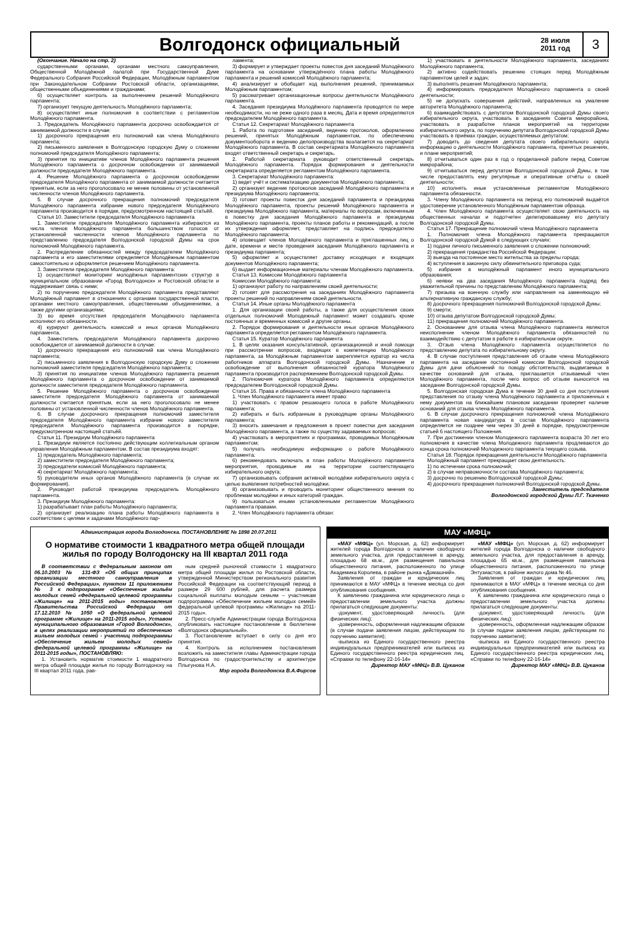Волгодонск официальный
28 июля
2011 год
3
(Окончание. Начало на стр. 2)
сударственными органами, органами местного самоуправления, Общественной Молодёжной палатой при Государственной Думе Федерального Собрания Российской Федерации, Молодёжным парламентом при Законодательном Собрании Ростовской области, организациями, общественными объединениями и гражданами;
6) осуществляет контроль за выполнением решений Молодёжного парламента;
7) организует текущую деятельность Молодёжного парламента;
8) осуществляет иные полномочия в соответствии с регламентом Молодёжного парламента.
3. Председатель Молодёжного парламента досрочно освобождается от занимаемой должности в случае:
1) досрочного прекращения его полномочий как члена Молодёжного парламента;
2) письменного заявления в Волгодонскую городскую Думу о сложении полномочий председателя Молодёжного парламента;
3) принятия по инициативе членов Молодёжного парламента решения Молодёжного парламента о досрочном освобождении от занимаемой должности председателя Молодёжного парламента.
4. Решение Молодёжного парламента о досрочном освобождении председателя Молодёжного парламента от занимаемой должности считается принятым, если за него проголосовало не менее половины от установленной численности членов Молодёжного парламента.
5. В случае досрочного прекращения полномочий председателя Молодёжного парламента избрание нового председателя Молодёжного парламента производится в порядке, предусмотренном настоящей статьёй.
Статья 10. Заместители председателя Молодёжного парламента
1. Заместители председателя Молодёжного парламента избираются из числа членов Молодёжного парламента большинством голосов от установленной численности членов Молодёжного парламента по представлению председателя Волгодонской городской Думы на срок полномочий Молодёжного парламента.
2. Распределение обязанностей между председателем Молодёжного парламента и его заместителями определяется Молодёжным парламентом самостоятельно и оформляется решением Молодёжного парламента.
3. Заместители председателя Молодёжного парламента:
1) осуществляют мониторинг молодёжных парламентских структур в муниципальном образовании «Город Волгодонск» и Ростовской области и поддерживает связь с ними;
2) по поручению председателя Молодёжного парламента представляют Молодёжный парламент в отношениях с органами государственной власти, органами местного самоуправления, общественными объединениями, а также другими организациями;
3) во время отсутствия председателя Молодёжного парламента исполняют его обязанности.
4) курируют деятельность комиссий и иных органов Молодёжного парламента.
4. Заместитель председателя Молодёжного парламента досрочно освобождается от занимаемой должности в случае:
1) досрочного прекращения его полномочий как члена Молодёжного парламента;
2) письменного заявления в Волгодонскую городскую Думу о сложении полномочий заместителя председателя Молодёжного парламента;
3) принятия по инициативе членов Молодёжного парламента решения Молодёжного парламента о досрочном освобождении от занимаемой должности заместителя председателя Молодёжного парламента.
5. Решение Молодёжного парламента о досрочном освобождении заместителя председателя Молодёжного парламента от занимаемой должности считается принятым, если за него проголосовало не менее половины от установленной численности членов Молодёжного парламента.
6. В случае досрочного прекращения полномочий заместителя председателя Молодёжного парламента избрание нового заместителя председателя Молодёжного парламента производится в порядке, предусмотренном настоящей статьёй.
Статья 11. Президиум Молодёжного парламента
1. Президиум является постоянно действующим коллегиальным органом управления Молодёжным парламентом. В состав президиума входят:
1) председатель Молодёжного парламента;
2) заместители председателя Молодёжного парламента;
3) председатели комиссий Молодёжного парламента;
4) секретариат Молодёжного парламента;
5) руководители иных органов Молодёжного парламента (в случае их формирования).
2. Руководит работой президиума председатель Молодёжного парламента.
3. Президиум Молодёжного парламента:
1) разрабатывает план работы Молодёжного парламента;
2) организует реализацию плана работы Молодёжного парламента в соответствии с целями и задачами Молодёжного пар-
ламента;
3) формирует и утверждает проекты повесток дня заседаний Молодёжного парламента на основании утверждённого плана работы Молодёжного парламента и решений комиссий Молодёжного парламента;
4) анализирует и обобщает ход выполнения решений, принимаемых Молодёжным парламентом;
5) рассматривает организационные вопросы деятельности Молодёжного парламента.
4. Заседания президиума Молодёжного парламента проводятся по мере необходимости, но не реже одного раза в месяц. Дата и время определяются председателем Молодёжного парламента.
Статья 12. Секретариат Молодёжного парламента
1. Работа по подготовке заседаний, ведению протоколов, оформлению решений, принятых Молодёжным парламентом, по обеспечению документооборота и ведению делопроизводства возлагается на секретариат Молодёжного парламента. В состав секретариата Молодёжного парламента входят ответственный секретарь и секретарь.
2. Работой секретариата руководит ответственный секретарь Молодёжного парламента. Порядок формирования и деятельности секретариата определяется регламентом Молодёжного парламента.
3. Секретариат Молодёжного парламента:
1) ведет учёт и систематизацию документов Молодёжного парламента;
2) организует ведение протоколов заседаний Молодёжного парламента и президиума Молодёжного парламента;
3) готовит проекты повесток дня заседаний парламента и президиума Молодёжного парламента, проекты решений Молодёжного парламента и президиума Молодёжного парламента, материалы по вопросам, включенным в повестку дня заседания Молодёжного парламента и президиума Молодёжного парламента, проекты планов работы и рекомендаций, а после их утверждения оформляет, представляет на подпись председателю Молодёжного парламента;
4) оповещает членов Молодёжного парламента и приглашенных лиц о дате, времени и месте проведения заседания Молодёжного парламента и президиума парламента;
5) оформляет и осуществляет доставку исходящих и входящих документов Молодёжного парламента;
6) выдает информационные материалы членам Молодёжного парламента.
Статья 13. Комиссии Молодёжного парламента
Комиссии Молодёжного парламента:
1) организуют работу по направлениям своей деятельности;
2) готовят для рассмотрения на заседаниях Молодёжного парламента проекты решений по направлениям своей деятельности.
Статья 14. Иные органы Молодёжного парламента
1. Для организации своей работы, а также для осуществления своих отдельных полномочий Молодежный парламент может создавать кроме постоянных и временных комиссий и другие органы.
2. Порядок формирования и деятельности иных органов Молодёжного парламента определяется регламентом Молодёжного парламента.
Статья 15. Куратор Молодёжного парламента
1. В целях оказания консультативной, организационной и иной помощи при рассмотрении вопросов, входящих в компетенцию Молодёжного парламента, за Молодёжным парламентом закрепляется куратор из числа работников аппарата Волгодонской городской Думы. Назначение и освобождение от выполнения обязанностей куратора Молодёжного парламента производится распоряжением Волгодонской городской Думы.
2. Полномочия куратора Молодёжного парламента определяются председателем Волгодонской городской Думы.
Статья 16. Права и обязанности члена Молодёжного парламента
1. Член Молодёжного парламента имеет право:
1) участвовать с правом решающего голоса в работе Молодёжного парламента;
2) избирать и быть избранным в руководящие органы Молодёжного парламента;
3) вносить замечания и предложения в проект повестки дня заседания Молодёжного парламента, а также по существу задаваемых вопросов;
4) участвовать в мероприятиях и программах, проводимых Молодёжным парламентом;
5) получать необходимую информацию о работе Молодёжного парламента;
6) рекомендовать включать в план работы Молодёжного парламента мероприятия, проводимые им на территории соответствующего избирательного округа;
7) организовывать собрания активной молодёжи избирательного округа с целью выявления потребностей молодёжи.
8) организовывать и проводить мониторинг общественного мнения по проблемам молодёжи и иных категорий граждан.
9) пользоваться иными установленными регламентом Молодёжного парламента правами.
2. Член Молодёжного парламента обязан:
1) участвовать в деятельности Молодёжного парламента, заседаниях Молодёжного парламента;
2) активно содействовать решению стоящих перед Молодёжным парламентом целей и задач;
3) выполнять решения Молодёжного парламента;
4) информировать председателя Молодёжного парламента о своей деятельности;
5) не допускать совершения действий, направленных на умаление авторитета Молодёжного парламента;
6) взаимодействовать с депутатом Волгодонской городской Думы своего избирательного округа, участвовать в заседаниях Совета микрорайона, участвовать в разработке планов мероприятий на территории избирательного округа, по поручению депутата Волгодонской городской Думы участвовать в приёмах граждан, осуществляемых депутатом;
7) доводить до сведения депутата своего избирательного округа информацию о деятельности Молодёжного парламента, принятых решениях, и плане мероприятий;
8) отчитываться один раз в год о проделанной работе перед Советом микрорайона;
9) отчитываться перед депутатом Волгодонской городской Думы, в том числе предоставлять ему регулярные и оперативные отчёты о своей деятельности;
10) исполнять иные установленные регламентом Молодёжного парламента обязанности.
3. Члену Молодёжного парламента на период его полномочий выдаётся удостоверение установленного Молодёжным парламентом образца.
4. Член Молодёжного парламента осуществляет свою деятельность на общественных началах и подотчетен делегировавшему его депутату Волгодонской городской Думы.
Статья 17. Прекращение полномочий члена Молодёжного парламента
1. Полномочия члена Молодёжного парламента прекращаются Волгодонской городской Думой в следующих случаях:
1) подачи личного письменного заявления о сложении полномочий;
2) прекращения гражданства Российской Федерации;
3) выезда на постоянное место жительства за пределы города;
4) вступления в законную силу обвинительного приговора суда;
5) избрания в молодёжный парламент иного муниципального образования;
6) неявки на два заседания Молодёжного парламента подряд без уважительной причины по представлению Молодёжного парламента;
7) призыва на военную службу или направления на заменяющую её альтернативную гражданскую службу;
8) досрочного прекращения полномочий Волгодонской городской Думы;
9) смерти;
10) отзыва депутатом Волгодонской городской Думы;
11) прекращения полномочий Молодёжного парламента.
2. Основанием для отзыва члена Молодёжного парламента являются неисполнение членом Молодёжного парламента обязанностей по взаимодействию с депутатом в работе в избирательном округе.
3. Отзыв члена Молодёжного парламента осуществляется по представлению депутата по избирательному округу.
4. В случае поступления представления об отзыве члена Молодёжного парламента на заседание постоянной комиссии Волгодонской городской Думы для дачи объяснений по поводу обстоятельств, выдвигаемых в качестве оснований для отзыва, приглашается отзываемый член Молодёжного парламента, после чего вопрос об отзыве выносится на заседание Волгодонской городской Думы.
5. Волгодонская городская Дума в течение 30 дней со дня поступления представления по отзыву члена Молодёжного парламента и приложенных к нему документов на ближайшем плановом заседании проверяет наличие оснований для отзыва члена Молодёжного парламента.
6. В случае досрочного прекращения полномочий члена Молодёжного парламента новая кандидатура в состав Молодёжного парламента определяется не позднее чем через 30 дней в порядке, предусмотренном статьей 6 настоящего Положения.
7. При достижении членом Молодежного парламента возраста 30 лет его полномочия в качестве члена Молодежного парламента продлеваются до конца срока полномочий Молодежного парламента текущего созыва.
Статья 18. Порядок прекращения деятельности Молодёжного парламента
Молодёжный парламент прекращает свою деятельность:
1) по истечении срока полномочий;
2) в случае неправомочности состава Молодёжного парламента;
3) досрочно по решению Волгодонской городской Думы;
4) досрочного прекращения полномочий Волгодонской городской Думы.
Заместитель председателя
Волгодонской городской Думы Л.Г. Ткаченко
Администрация города Волгодонска. ПОСТАНОВЛЕНИЕ № 1898 20.07.2011
О нормативе стоимости 1 квадратного метра общей площади жилья по городу Волгодонску на III квартал 2011 года
В соответствии с Федеральным законом от 06.10.2003 № 131-ФЗ «Об общих принципах организации местного самоуправления в Российской Федерации», пунктом 11 приложением № 3 к подпрограмме «Обеспечение жильём молодых семей «Федеральной целевой программы «Жилище» на 2011-2015 годы» постановления Правительства Российской Федерации от 17.12.2010 № 1050 «О федеральной целевой программе «Жилище» на 2011-2015 годы», Уставом муниципального образования «Город Волгодонск», в целях реализации мероприятий по обеспечению жильем молодых семей - участниц подпрограммы «Обеспечение жильем молодых семей» федеральной целевой программы «Жилище» на 2011-2015 годы», ПОСТАНОВЛЯЮ:
1. Установить норматив стоимости 1 квадратного метра общей площади жилья по городу Волгодонску на III квартал 2011 года, рав-
ным средней рыночной стоимости 1 квадратного метра общей площади жилья по Ростовской области, утвержденной Министерством регионального развития Российской Федерации на соответствующий период в размере 29 600 рублей, для расчета размера социальной выплаты молодым семьям – участникам подпрограммы «Обеспечение жильем молодых семей» федеральной целевой программы «Жилище» на 2011-2015 годы».
2. Пресс-службе Администрации города Волгодонска опубликовать настоящее постановление в бюллетене «Волгодонск официальный».
3. Постановление вступает в силу со дня его принятия.
4. Контроль за исполнением постановления возложить на заместителя главы Администрации города Волгодонска по градостроительству и архитектуре Плыгунова Н.А.
Мэр города Волгодонска В.А.Фирсов
МАУ «МФЦ»
«МАУ «МФЦ» (ул. Морская, д. 62) информирует жителей города Волгодонска о наличии свободного земельного участка, для предоставления в аренду, площадью 68 кв.м., для размещения павильона общественного питания, расположенного по улице Академика Королева, в районе рынка «Домашний».
Заявления от граждан и юридических лиц принимаются в МАУ «МФЦ» в течение месяца со дня опубликования сообщения.
К заявлению гражданина или юридического лица о предоставлении земельного участка должны прилагаться следующие документы:
-документ, удостоверяющий личность (для физических лиц);
-доверенность, оформленная надлежащим образом (в случае подачи заявления лицом, действующим по поручению заявителя);
-выписка из Единого государственного реестра индивидуальных предпринимателей или выписка из Единого государственного реестра юридических лиц. «Справки по телефону 22-16-14»
Директор МАУ «МФЦ» В.В. Цуканов
«МАУ «МФЦ» (ул. Морская, д. 62) информирует жителей города Волгодонска о наличии свободного земельного участка, для предоставления в аренду, площадью 65 кв.м., для размещения павильона общественного питания, расположенного по улице Энтузиастов, в районе жилого дома № 46.
Заявления от граждан и юридических лиц принимаются в МАУ «МФЦ» в течение месяца со дня опубликования сообщения.
К заявлению гражданина или юридического лица о предоставлении земельного участка должны прилагаться следующие документы:
-документ, удостоверяющий личность (для физических лиц);
-доверенность, оформленная надлежащим образом (в случае подачи заявления лицом, действующим по поручению заявителя);
-выписка из Единого государственного реестра индивидуальных предпринимателей или выписка из Единого государственного реестра юридических лиц. «Справки по телефону 22-16-14»
Директор МАУ «МФЦ» В.В. Цуканов